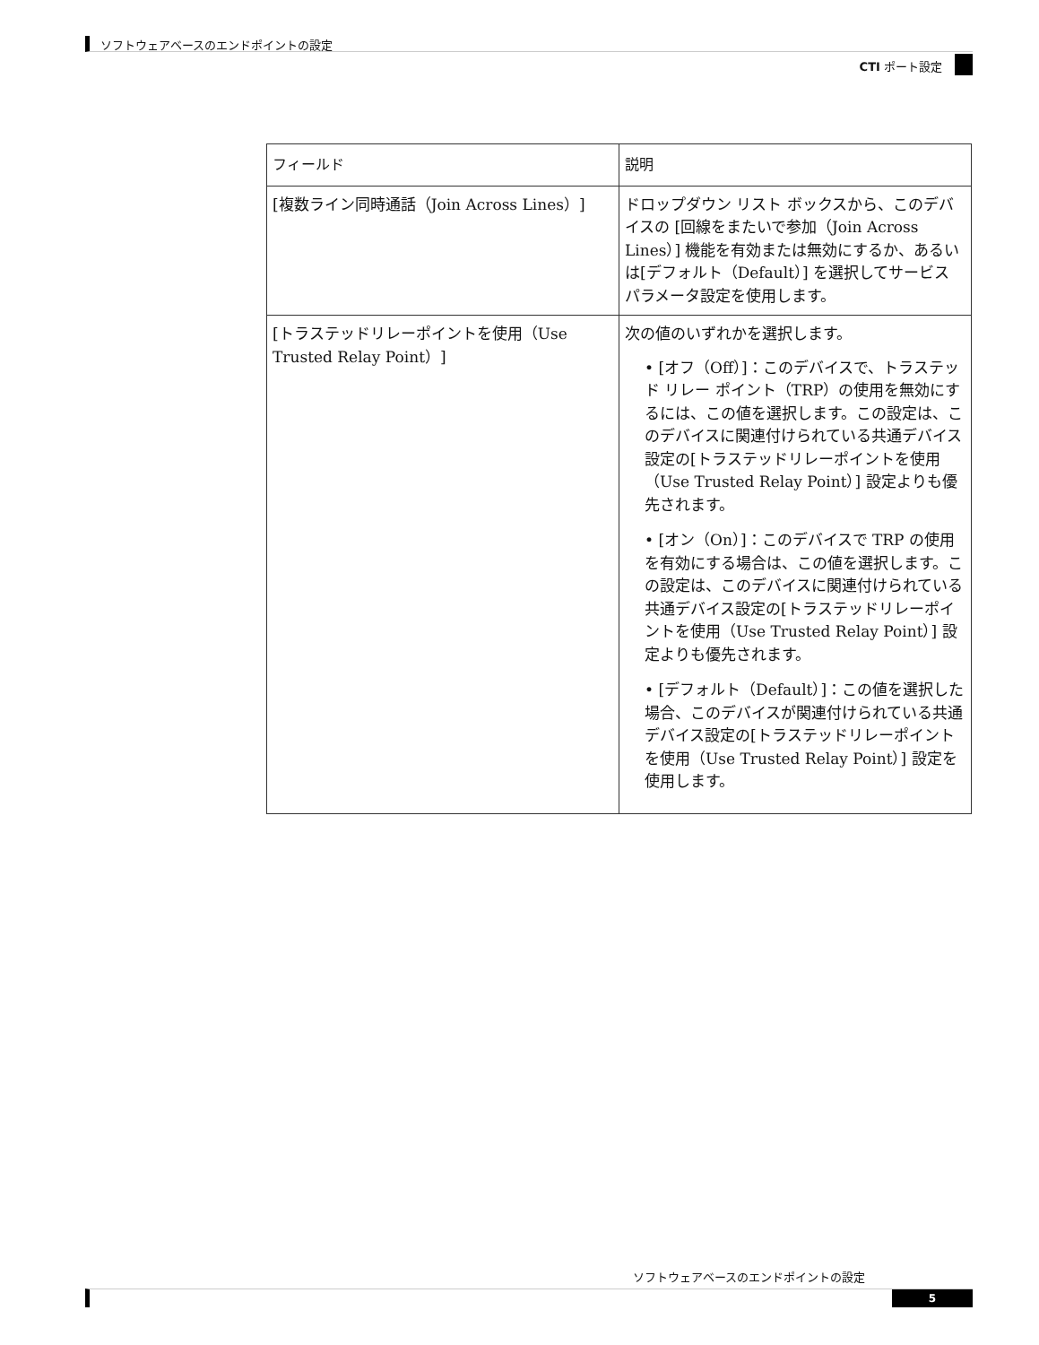ソフトウェアベースのエンドポイントの設定
CTI ポート設定
| フィールド | 説明 |
| --- | --- |
| [複数ライン同時通話（Join Across Lines）] | ドロップダウン リスト ボックスから、このデバイスの [回線をまたいで参加（Join Across Lines）] 機能を有効または無効にするか、あるいは[デフォルト（Default）] を選択してサービス パラメータ設定を使用します。 |
| [トラステッドリレーポイントを使用（Use Trusted Relay Point）] | 次の値のいずれかを選択します。 • [オフ（Off）]：このデバイスで、トラステッド リレー ポイント（TRP）の使用を無効にするには、この値を選択します。この設定は、このデバイスに関連付けられている共通デバイス設定の[トラステッドリレーポイントを使用（Use Trusted Relay Point）] 設定よりも優先されます。 • [オン（On）]：このデバイスで TRP の使用を有効にする場合は、この値を選択します。この設定は、このデバイスに関連付けられている共通デバイス設定の[トラステッドリレーポイントを使用（Use Trusted Relay Point）] 設定よりも優先されます。 • [デフォルト（Default）]：この値を選択した場合、このデバイスが関連付けられている共通デバイス設定の[トラステッドリレーポイントを使用（Use Trusted Relay Point）] 設定を使用します。 |
ソフトウェアベースのエンドポイントの設定
5